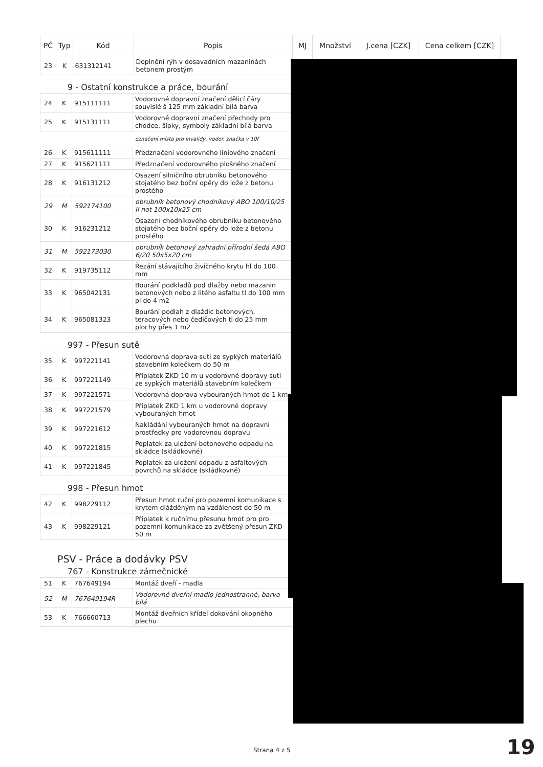| PČ | Typ | Kód | Popis | MJ | Množství | J.cena [CZK] | Cena celkem [CZK] |
| --- | --- | --- | --- | --- | --- | --- | --- |
| 23 | K | 631312141 | Doplnění rýh v dosavadních mazaninách betonem prostým | | | | |
9 - Ostatní konstrukce a práce, bourání
| 24 | K | 915111111 | Vodorovné dopravní značení dělicí čáry souvislé š 125 mm základní bílá barva | |
| 25 | K | 915131111 | Vodorovné dopravní značení přechody pro chodce, šipky, symboly základní bílá barva | |
označení místa pro invalidy, vodor. značka v 10f
| 26 | K | 915611111 | Předznačení vodorovného liniového značení | |
| 27 | K | 915621111 | Předznačení vodorovného plošného značení | |
| 28 | K | 916131212 | Osazení silničního obrubníku betonového stojatého bez boční opěry do lože z betonu prostého | |
| 29 | M | 592174100 | obrubník betonový chodníkový ABO 100/10/25 II nat 100x10x25 cm | |
| 30 | K | 916231212 | Osazení chodníkového obrubníku betonového stojatého bez boční opěry do lože z betonu prostého | |
| 31 | M | 592173030 | obrubník betonový zahradní přírodní šedá ABO 6/20 50x5x20 cm | |
| 32 | K | 919735112 | Řezání stávajícího živičného krytu hl do 100 mm | |
| 33 | K | 965042131 | Bourání podkladů pod dlažby nebo mazanin betonových nebo z litého asfaltu tl do 100 mm pl do 4 m2 | |
| 34 | K | 965081323 | Bourání podlah z dlaždic betonových, teracových nebo čedičových tl do 25 mm plochy přes 1 m2 | |
997 - Přesun sutě
| 35 | K | 997221141 | Vodorovná doprava suti ze sypkých materiálů stavebním kolečkem do 50 m | |
| 36 | K | 997221149 | Příplatek ZKD 10 m u vodorovné dopravy suti ze sypkých materiálů stavebním kolečkem | |
| 37 | K | 997221571 | Vodorovná doprava vybouraných hmot do 1 km | |
| 38 | K | 997221579 | Příplatek ZKD 1 km u vodorovné dopravy vybouraných hmot | |
| 39 | K | 997221612 | Nakládání vybouraných hmot na dopravní prostředky pro vodorovnou dopravu | |
| 40 | K | 997221815 | Poplatek za uložení betonového odpadu na skládce (skládkovné) | |
| 41 | K | 997221845 | Poplatek za uložení odpadu z asfaltových povrchů na skládce (skládkovné) | |
998 - Přesun hmot
| 42 | K | 998229112 | Přesun hmot ruční pro pozemní komunikace s krytem dlážděným na vzdálenost do 50 m | |
| 43 | K | 998229121 | Příplatek k ručnímu přesunu hmot pro pro pozemní komunikace za zvětšený přesun ZKD 50 m | |
PSV - Práce a dodávky PSV
767 - Konstrukce zámečnické
| 51 | K | 767649194 | Montáž dveří - madla | |
| 52 | M | 767649194R | Vodorovné dveřní madlo jednostranné, barva bílá | |
| 53 | K | 766660713 | Montáž dveřních křídel dokování okopného plechu | |
Strana 4 z 5 19